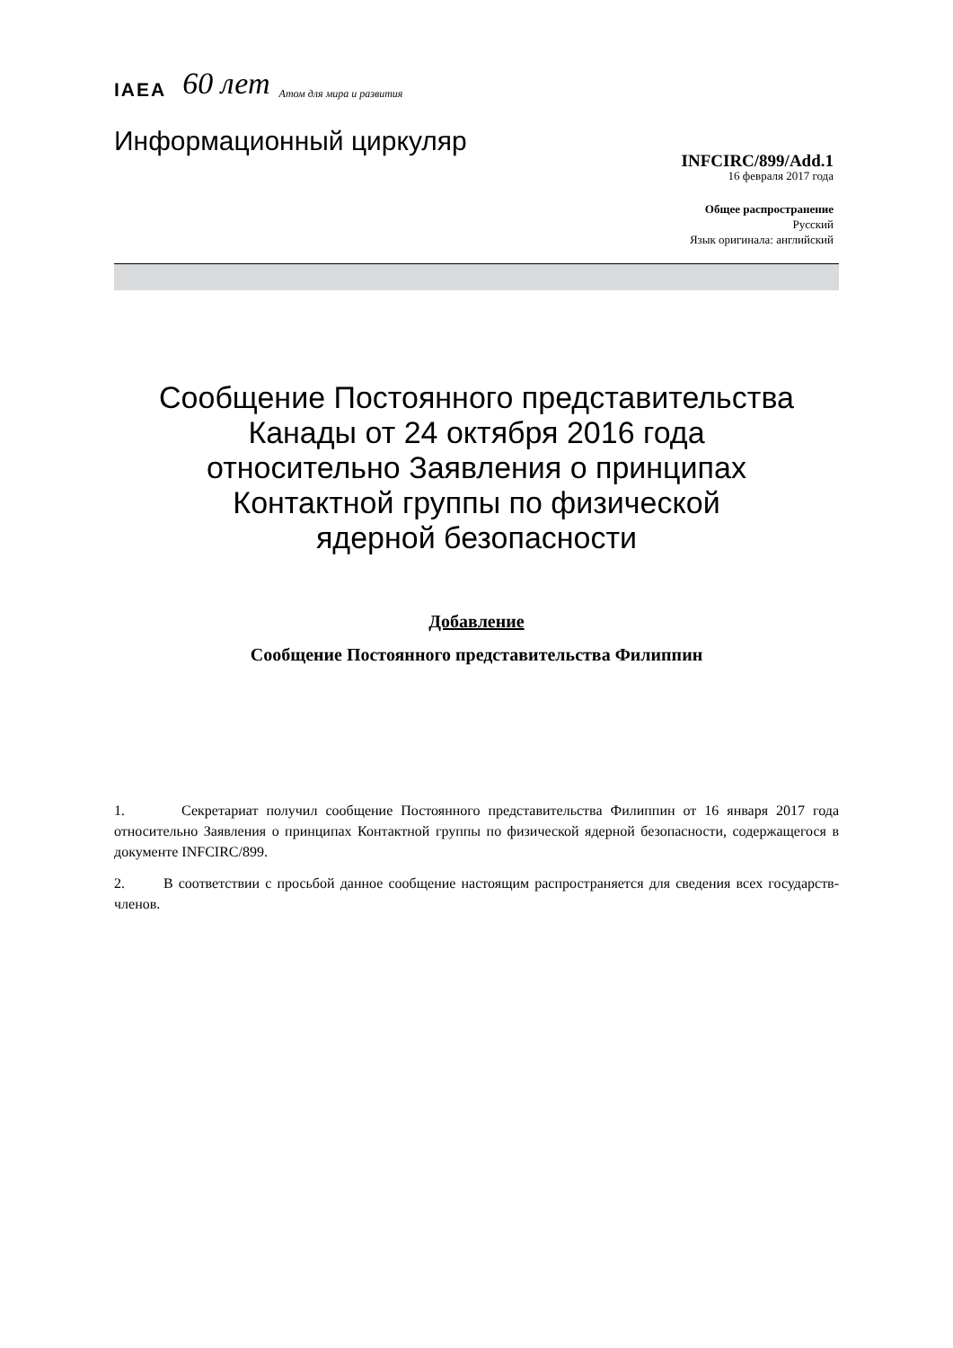IAEA 60 лет Атом для мира и развития
Информационный циркуляр
INFCIRC/899/Add.1
16 февраля 2017 года
Общее распространение
Русский
Язык оригинала: английский
Сообщение Постоянного представительства
Канады от 24 октября 2016 года
относительно Заявления о принципах
Контактной группы по физической
ядерной безопасности
Добавление
Сообщение Постоянного представительства Филиппин
1. Секретариат получил сообщение Постоянного представительства Филиппин от 16 января 2017 года относительно Заявления о принципах Контактной группы по физической ядерной безопасности, содержащегося в документе INFCIRC/899.
2. В соответствии с просьбой данное сообщение настоящим распространяется для сведения всех государств-членов.